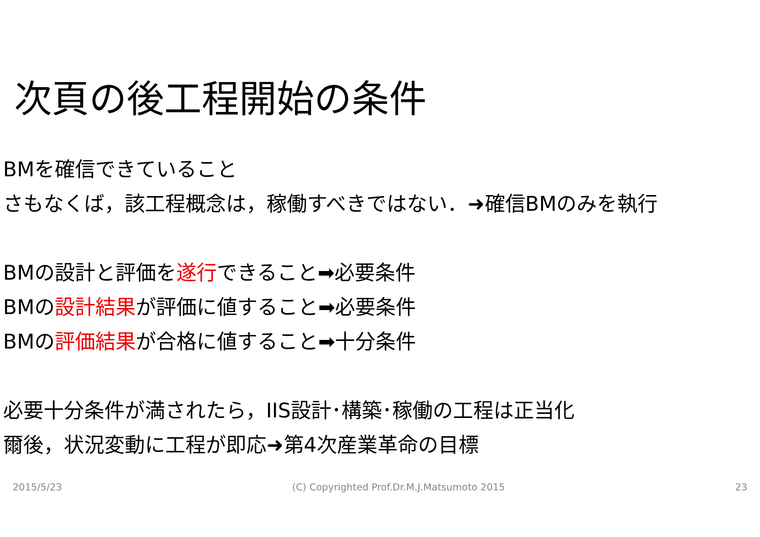次頁の後工程開始の条件
BMを確信できていること
さもなくば，該工程概念は，稼働すべきではない．➜確信BMのみを執行
BMの設計と評価を遂行できること➡必要条件
BMの設計結果が評価に値すること➡必要条件
BMの評価結果が合格に値すること➡十分条件
必要十分条件が満されたら，IIS設計･構築･稼働の工程は正当化
爾後，状況変動に工程が即応➜第4次産業革命の目標
2015/5/23 (C) Copyrighted Prof.Dr.M.J.Matsumoto 2015 23